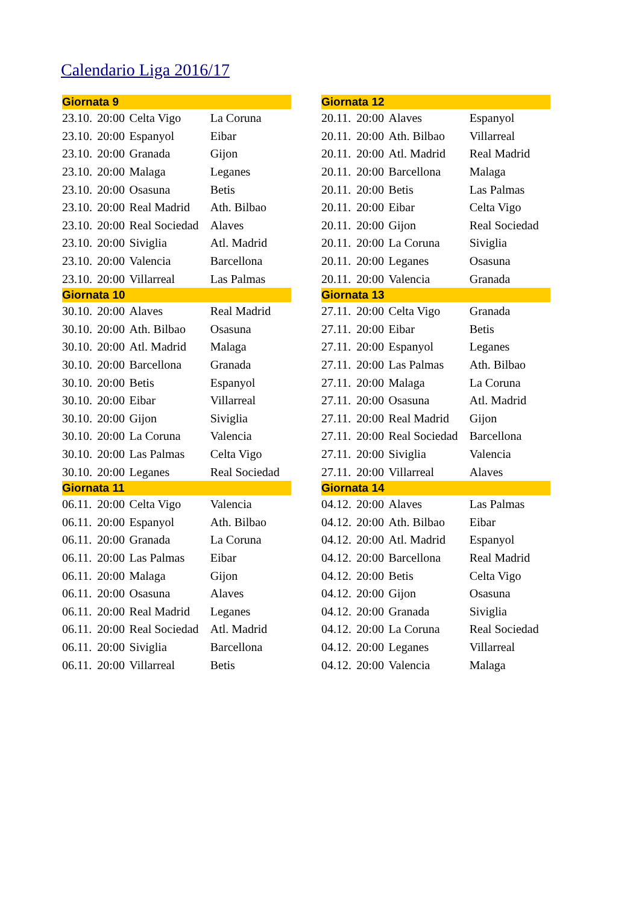Calendario Liga 2016/17
| Giornata 9 | | | |
| --- | --- | --- | --- |
| 23.10. | 20:00 | Celta Vigo | La Coruna |
| 23.10. | 20:00 | Espanyol | Eibar |
| 23.10. | 20:00 | Granada | Gijon |
| 23.10. | 20:00 | Malaga | Leganes |
| 23.10. | 20:00 | Osasuna | Betis |
| 23.10. | 20:00 | Real Madrid | Ath. Bilbao |
| 23.10. | 20:00 | Real Sociedad | Alaves |
| 23.10. | 20:00 | Siviglia | Atl. Madrid |
| 23.10. | 20:00 | Valencia | Barcellona |
| 23.10. | 20:00 | Villarreal | Las Palmas |
| Giornata 10 | | | |
| 30.10. | 20:00 | Alaves | Real Madrid |
| 30.10. | 20:00 | Ath. Bilbao | Osasuna |
| 30.10. | 20:00 | Atl. Madrid | Malaga |
| 30.10. | 20:00 | Barcellona | Granada |
| 30.10. | 20:00 | Betis | Espanyol |
| 30.10. | 20:00 | Eibar | Villarreal |
| 30.10. | 20:00 | Gijon | Siviglia |
| 30.10. | 20:00 | La Coruna | Valencia |
| 30.10. | 20:00 | Las Palmas | Celta Vigo |
| 30.10. | 20:00 | Leganes | Real Sociedad |
| Giornata 11 | | | |
| 06.11. | 20:00 | Celta Vigo | Valencia |
| 06.11. | 20:00 | Espanyol | Ath. Bilbao |
| 06.11. | 20:00 | Granada | La Coruna |
| 06.11. | 20:00 | Las Palmas | Eibar |
| 06.11. | 20:00 | Malaga | Gijon |
| 06.11. | 20:00 | Osasuna | Alaves |
| 06.11. | 20:00 | Real Madrid | Leganes |
| 06.11. | 20:00 | Real Sociedad | Atl. Madrid |
| 06.11. | 20:00 | Siviglia | Barcellona |
| 06.11. | 20:00 | Villarreal | Betis |
| Giornata 12 | | | |
| --- | --- | --- | --- |
| 20.11. | 20:00 | Alaves | Espanyol |
| 20.11. | 20:00 | Ath. Bilbao | Villarreal |
| 20.11. | 20:00 | Atl. Madrid | Real Madrid |
| 20.11. | 20:00 | Barcellona | Malaga |
| 20.11. | 20:00 | Betis | Las Palmas |
| 20.11. | 20:00 | Eibar | Celta Vigo |
| 20.11. | 20:00 | Gijon | Real Sociedad |
| 20.11. | 20:00 | La Coruna | Siviglia |
| 20.11. | 20:00 | Leganes | Osasuna |
| 20.11. | 20:00 | Valencia | Granada |
| Giornata 13 | | | |
| 27.11. | 20:00 | Celta Vigo | Granada |
| 27.11. | 20:00 | Eibar | Betis |
| 27.11. | 20:00 | Espanyol | Leganes |
| 27.11. | 20:00 | Las Palmas | Ath. Bilbao |
| 27.11. | 20:00 | Malaga | La Coruna |
| 27.11. | 20:00 | Osasuna | Atl. Madrid |
| 27.11. | 20:00 | Real Madrid | Gijon |
| 27.11. | 20:00 | Real Sociedad | Barcellona |
| 27.11. | 20:00 | Siviglia | Valencia |
| 27.11. | 20:00 | Villarreal | Alaves |
| Giornata 14 | | | |
| 04.12. | 20:00 | Alaves | Las Palmas |
| 04.12. | 20:00 | Ath. Bilbao | Eibar |
| 04.12. | 20:00 | Atl. Madrid | Espanyol |
| 04.12. | 20:00 | Barcellona | Real Madrid |
| 04.12. | 20:00 | Betis | Celta Vigo |
| 04.12. | 20:00 | Gijon | Osasuna |
| 04.12. | 20:00 | Granada | Siviglia |
| 04.12. | 20:00 | La Coruna | Real Sociedad |
| 04.12. | 20:00 | Leganes | Villarreal |
| 04.12. | 20:00 | Valencia | Malaga |